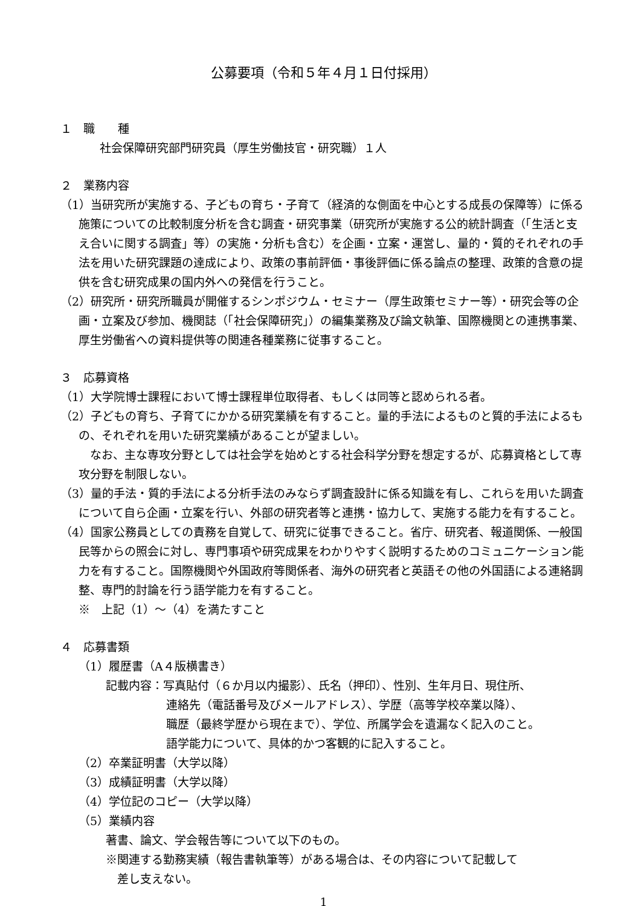公募要項（令和５年４月１日付採用）
１　職　　種
社会保障研究部門研究員（厚生労働技官・研究職）１人
２　業務内容
（1）当研究所が実施する、子どもの育ち・子育て（経済的な側面を中心とする成長の保障等）に係る施策についての比較制度分析を含む調査・研究事業（研究所が実施する公的統計調査（「生活と支え合いに関する調査」等）の実施・分析も含む）を企画・立案・運営し、量的・質的それぞれの手法を用いた研究課題の達成により、政策の事前評価・事後評価に係る論点の整理、政策的含意の提供を含む研究成果の国内外への発信を行うこと。
（2）研究所・研究所職員が開催するシンポジウム・セミナー（厚生政策セミナー等）・研究会等の企画・立案及び参加、機関誌（「社会保障研究」）の編集業務及び論文執筆、国際機関との連携事業、厚生労働省への資料提供等の関連各種業務に従事すること。
３　応募資格
（1）大学院博士課程において博士課程単位取得者、もしくは同等と認められる者。
（2）子どもの育ち、子育てにかかる研究業績を有すること。量的手法によるものと質的手法によるもの、それぞれを用いた研究業績があることが望ましい。
　なお、主な専攻分野としては社会学を始めとする社会科学分野を想定するが、応募資格として専攻分野を制限しない。
（3）量的手法・質的手法による分析手法のみならず調査設計に係る知識を有し、これらを用いた調査について自ら企画・立案を行い、外部の研究者等と連携・協力して、実施する能力を有すること。
（4）国家公務員としての責務を自覚して、研究に従事できること。省庁、研究者、報道関係、一般国民等からの照会に対し、専門事項や研究成果をわかりやすく説明するためのコミュニケーション能力を有すること。国際機関や外国政府等関係者、海外の研究者と英語その他の外国語による連絡調整、専門的討論を行う語学能力を有すること。
※　上記（1）～（4）を満たすこと
４　応募書類
（1）履歴書（A４版横書き）
記載内容：写真貼付（６か月以内撮影）、氏名（押印）、性別、生年月日、現住所、
連絡先（電話番号及びメールアドレス）、学歴（高等学校卒業以降）、
職歴（最終学歴から現在まで）、学位、所属学会を遺漏なく記入のこと。
語学能力について、具体的かつ客観的に記入すること。
（2）卒業証明書（大学以降）
（3）成績証明書（大学以降）
（4）学位記のコピー（大学以降）
（5）業績内容
著書、論文、学会報告等について以下のもの。
※関連する勤務実績（報告書執筆等）がある場合は、その内容について記載して
　差し支えない。
1